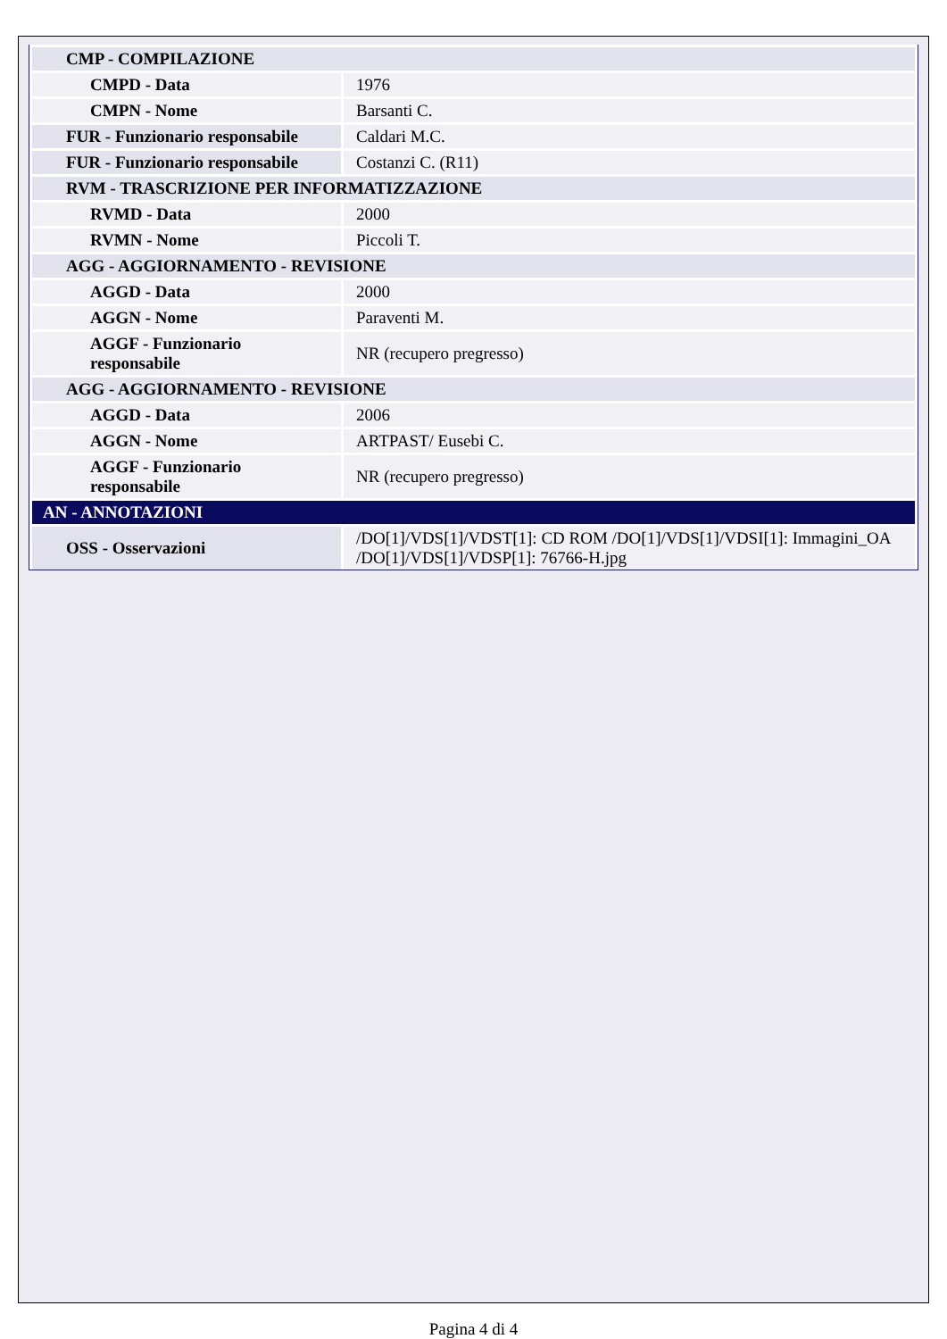| CMP - COMPILAZIONE | |
| CMPD - Data | 1976 |
| CMPN - Nome | Barsanti C. |
| FUR - Funzionario responsabile | Caldari M.C. |
| FUR - Funzionario responsabile | Costanzi C. (R11) |
| RVM - TRASCRIZIONE PER INFORMATIZZAZIONE | |
| RVMD - Data | 2000 |
| RVMN - Nome | Piccoli T. |
| AGG - AGGIORNAMENTO - REVISIONE | |
| AGGD - Data | 2000 |
| AGGN - Nome | Paraventi M. |
| AGGF - Funzionario responsabile | NR (recupero pregresso) |
| AGG - AGGIORNAMENTO - REVISIONE | |
| AGGD - Data | 2006 |
| AGGN - Nome | ARTPAST/ Eusebi C. |
| AGGF - Funzionario responsabile | NR (recupero pregresso) |
| AN - ANNOTAZIONI | |
| OSS - Osservazioni | /DO[1]/VDS[1]/VDST[1]: CD ROM /DO[1]/VDS[1]/VDSI[1]: Immagini_OA /DO[1]/VDS[1]/VDSP[1]: 76766-H.jpg |
Pagina 4 di 4